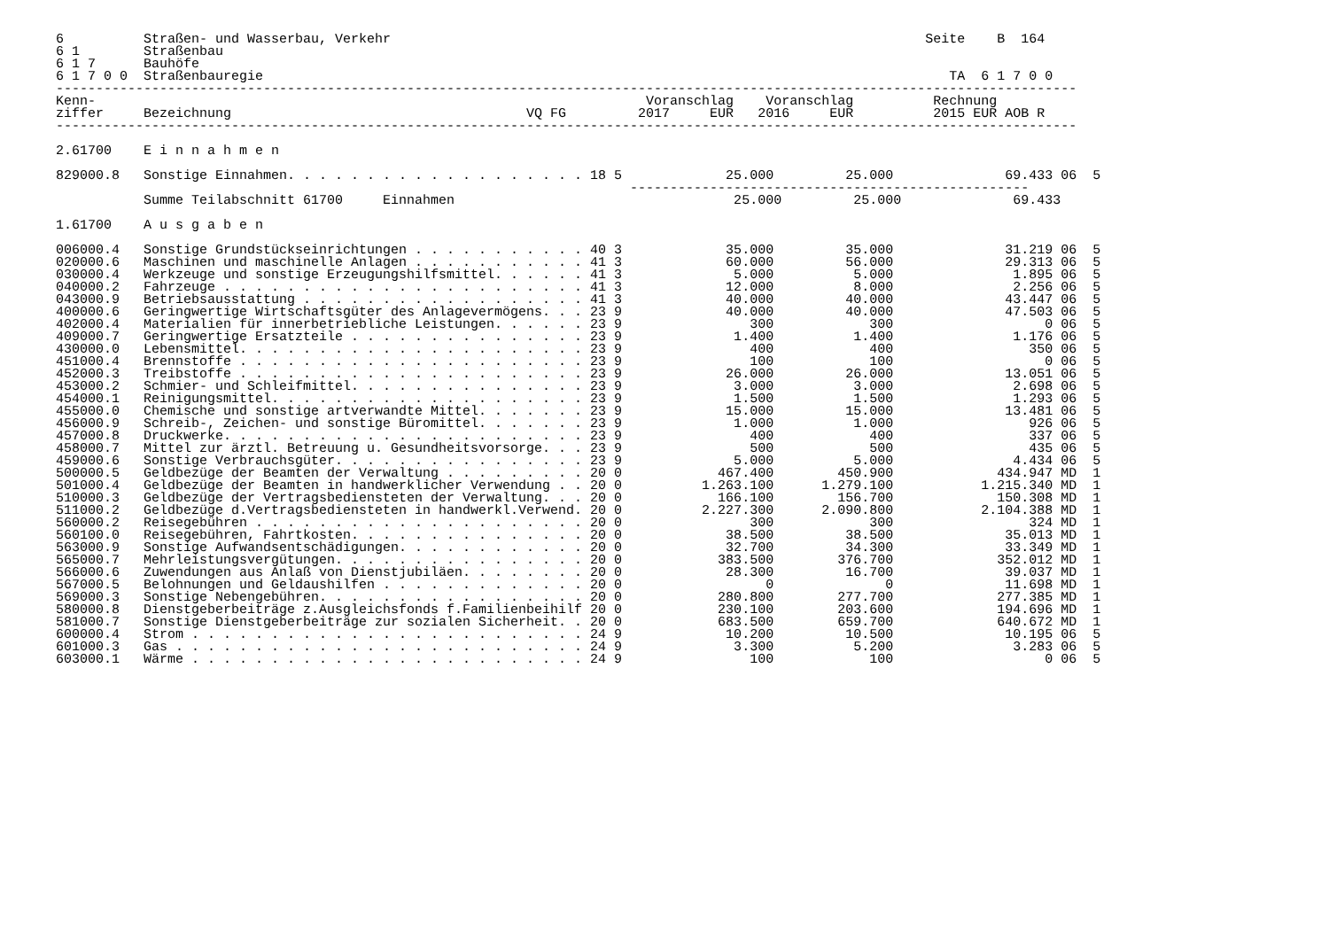6          Straßen- und Wasserbau, Verkehr                                                                   Seite    B  164
6 1        Straßenbau
6 1 7      Bauhöfe
6 1 7 0 0  Straßenbauregie                                                                                      TA  6 1 7 0 0
--------------------------------------------------------------------------------------------------------------------------------
Kenn-                                                                     Voranschlag    Voranschlag          Rechnung
ziffer     Bezeichnung                                     VQ FG         2017     EUR   2016     EUR          2015 EUR AOB R
--------------------------------------------------------------------------------------------------------------------------------

2.61700    E i n n a h m e n

829000.8   Sonstige Einnahmen. . . . . . . . . . . . . . . . . . . 18 5             25.000         25.000              69.433 06  5
                                                                        --------------------------------------------------
           Summe Teilabschnitt 61700     Einnahmen                                   25.000         25.000              69.433

1.61700    A u s g a b e n

006000.4   Sonstige Grundstückseinrichtungen . . . . . . . . . . . 40 3             35.000         35.000              31.219 06  5
020000.6   Maschinen und maschinelle Anlagen . . . . . . . . . . . 41 3             60.000         56.000              29.313 06  5
030000.4   Werkzeuge und sonstige Erzeugungshilfsmittel. . . . . . 41 3              5.000          5.000               1.895 06  5
040000.2   Fahrzeuge . . . . . . . . . . . . . . . . . . . . . . . 41 3             12.000          8.000               2.256 06  5
043000.9   Betriebsausstattung . . . . . . . . . . . . . . . . . . 41 3             40.000         40.000              43.447 06  5
400000.6   Geringwertige Wirtschaftsgüter des Anlagevermögens. . . 23 9             40.000         40.000              47.503 06  5
402000.4   Materialien für innerbetriebliche Leistungen. . . . . . 23 9                300            300                   0 06  5
409000.7   Geringwertige Ersatzteile . . . . . . . . . . . . . . . 23 9              1.400          1.400               1.176 06  5
430000.0   Lebensmittel. . . . . . . . . . . . . . . . . . . . . . 23 9                400            400                 350 06  5
451000.4   Brennstoffe . . . . . . . . . . . . . . . . . . . . . . 23 9                100            100                   0 06  5
452000.3   Treibstoffe . . . . . . . . . . . . . . . . . . . . . . 23 9             26.000         26.000              13.051 06  5
453000.2   Schmier- und Schleifmittel. . . . . . . . . . . . . . . 23 9              3.000          3.000               2.698 06  5
454000.1   Reinigungsmittel. . . . . . . . . . . . . . . . . . . . 23 9              1.500          1.500               1.293 06  5
455000.0   Chemische und sonstige artverwandte Mittel. . . . . . . 23 9             15.000         15.000              13.481 06  5
456000.9   Schreib-, Zeichen- und sonstige Büromittel. . . . . . . 23 9              1.000          1.000                 926 06  5
457000.8   Druckwerke. . . . . . . . . . . . . . . . . . . . . . . 23 9                400            400                 337 06  5
458000.7   Mittel zur ärztl. Betreuung u. Gesundheitsvorsorge. . . 23 9                500            500                 435 06  5
459000.6   Sonstige Verbrauchsgüter. . . . . . . . . . . . . . . . 23 9              5.000          5.000               4.434 06  5
500000.5   Geldbezüge der Beamten der Verwaltung . . . . . . . . . 20 0            467.400        450.900             434.947 MD  1
501000.4   Geldbezüge der Beamten in handwerklicher Verwendung . . 20 0          1.263.100      1.279.100           1.215.340 MD  1
510000.3   Geldbezüge der Vertragsbediensteten der Verwaltung. . . 20 0            166.100        156.700             150.308 MD  1
511000.2   Geldbezüge d.Vertragsbediensteten in handwerkl.Verwend. 20 0          2.227.300      2.090.800           2.104.388 MD  1
560000.2   Reisegebühren . . . . . . . . . . . . . . . . . . . . . 20 0                300            300                 324 MD  1
560100.0   Reisegebühren, Fahrtkosten. . . . . . . . . . . . . . . 20 0             38.500         38.500              35.013 MD  1
563000.9   Sonstige Aufwandsentschädigungen. . . . . . . . . . . . 20 0             32.700         34.300              33.349 MD  1
565000.7   Mehrleistungsvergütungen. . . . . . . . . . . . . . . . 20 0            383.500        376.700             352.012 MD  1
566000.6   Zuwendungen aus Anlaß von Dienstjubiläen. . . . . . . . 20 0             28.300         16.700              39.037 MD  1
567000.5   Belohnungen und Geldaushilfen . . . . . . . . . . . . . 20 0                  0              0              11.698 MD  1
569000.3   Sonstige Nebengebühren. . . . . . . . . . . . . . . . . 20 0            280.800        277.700             277.385 MD  1
580000.8   Dienstgeberbeiträge z.Ausgleichsfonds f.Familienbeihilf 20 0            230.100        203.600             194.696 MD  1
581000.7   Sonstige Dienstgeberbeiträge zur sozialen Sicherheit. . 20 0            683.500        659.700             640.672 MD  1
600000.4   Strom . . . . . . . . . . . . . . . . . . . . . . . . . 24 9             10.200         10.500              10.195 06  5
601000.3   Gas . . . . . . . . . . . . . . . . . . . . . . . . . . 24 9              3.300          5.200               3.283 06  5
603000.1   Wärme . . . . . . . . . . . . . . . . . . . . . . . . . 24 9                100            100                   0 06  5